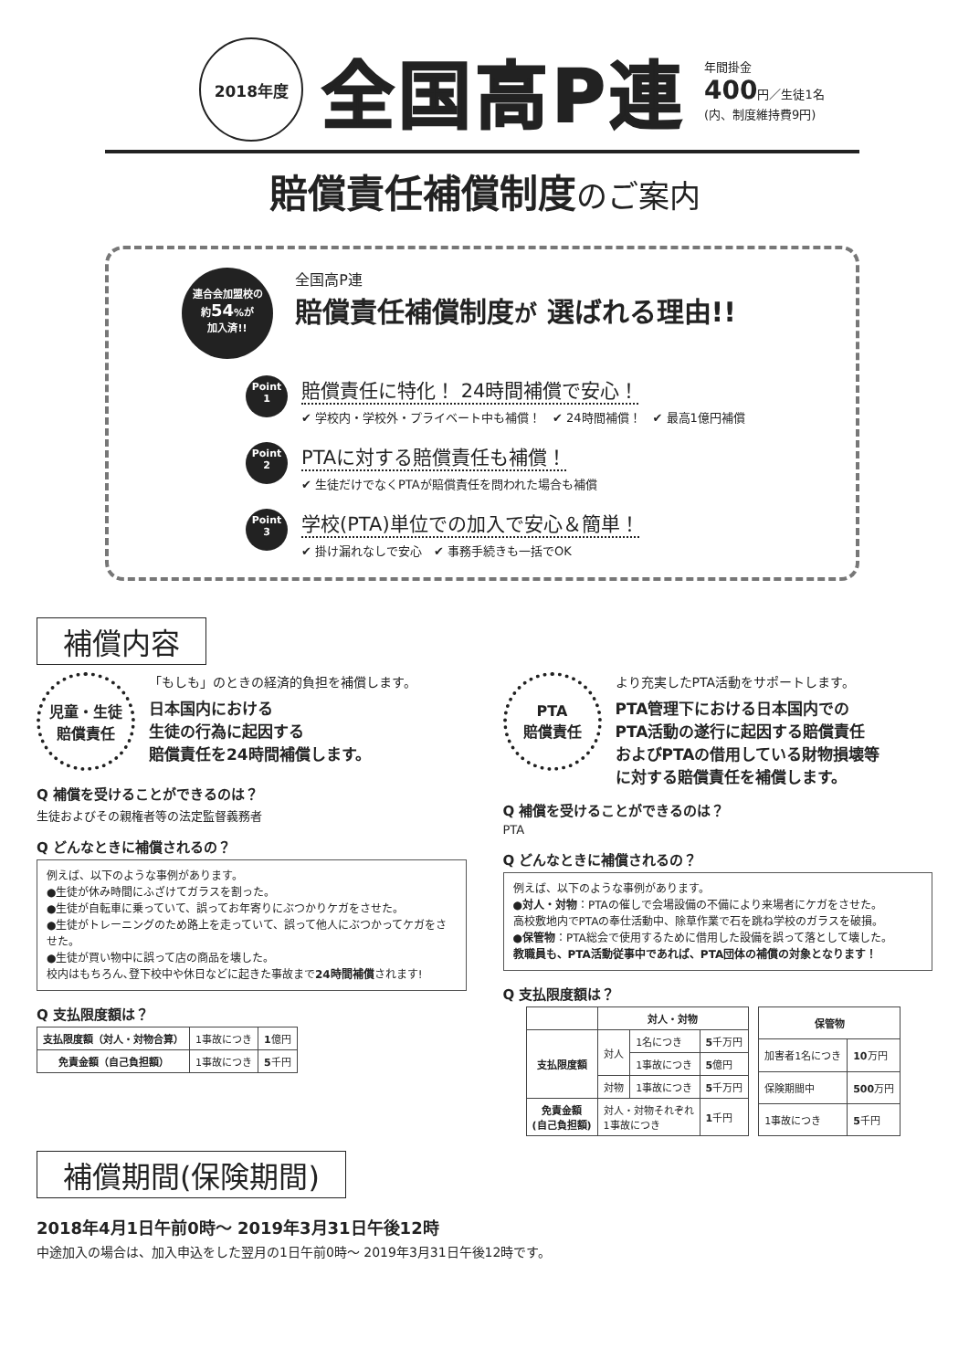2018年度
全国高P連
年間掛金
400円／生徒1名
(内、制度維持費9円)
賠償責任補償制度のご案内
連合会加盟校の
約54%が
加入済!!
全国高P連
賠償責任補償制度が 選ばれる理由!!
Point
1
賠償責任に特化！ 24時間補償で安心！
✔ 学校内・学校外・プライベート中も補償！　✔ 24時間補償！　✔ 最高1億円補償
Point
2
PTAに対する賠償責任も補償！
✔ 生徒だけでなくPTAが賠償責任を問われた場合も補償
Point
3
学校(PTA)単位での加入で安心＆簡単！
✔ 掛け漏れなしで安心　✔ 事務手続きも一括でOK
補償内容
児童・生徒
賠償責任
「もしも」のときの経済的負担を補償します。
日本国内における
生徒の行為に起因する
賠償責任を24時間補償します。
Q 補償を受けることができるのは？
生徒およびその親権者等の法定監督義務者
Q どんなときに補償されるの？
例えば、以下のような事例があります。
●生徒が休み時間にふざけてガラスを割った。
●生徒が自転車に乗っていて、誤ってお年寄りにぶつかりケガをさせた。
●生徒がトレーニングのため路上を走っていて、誤って他人にぶつかってケガをさせた。
●生徒が買い物中に誤って店の商品を壊した。
校内はもちろん､登下校中や休日などに起きた事故まで24時間補償されます!
Q 支払限度額は？
| 支払限度額（対人・対物合算） | 1事故につき | 1 億円 |
| 免責金額（自己負担額） | 1事故につき | 5 千円 |
PTA
賠償責任
より充実したPTA活動をサポートします。
PTA管理下における日本国内での
PTA活動の遂行に起因する賠償責任
およびPTAの借用している財物損壊等
に対する賠償責任を補償します。
Q 補償を受けることができるのは？
PTA
Q どんなときに補償されるの？
例えば、以下のような事例があります。
●対人・対物：PTAの催しで会場設備の不備により来場者にケガをさせた。
高校敷地内でPTAの奉仕活動中、除草作業で石を跳ね学校のガラスを破損。
●保管物：PTA総会で使用するために借用した設備を誤って落として壊した。
教職員も、PTA活動従事中であれば、PTA団体の補償の対象となります！
Q 支払限度額は？
| | 対人・対物 | | |
| 支払限度額 | 対人 | 1名につき | 5 千万円 |
| | | 1事故につき | 5 億円 |
| | 対物 | 1事故につき | 5 千万円 |
| 免責金額 (自己負担額) | 対人・対物それぞれ 1事故につき | | 1 千円 |
| 保管物 | |
| --- | --- |
| 加害者1名につき | 10 万円 |
| 保険期間中 | 500 万円 |
| 1事故につき | 5 千円 |
補償期間(保険期間)
2018年4月1日午前0時～ 2019年3月31日午後12時
中途加入の場合は、加入申込をした翌月の1日午前0時～ 2019年3月31日午後12時です。